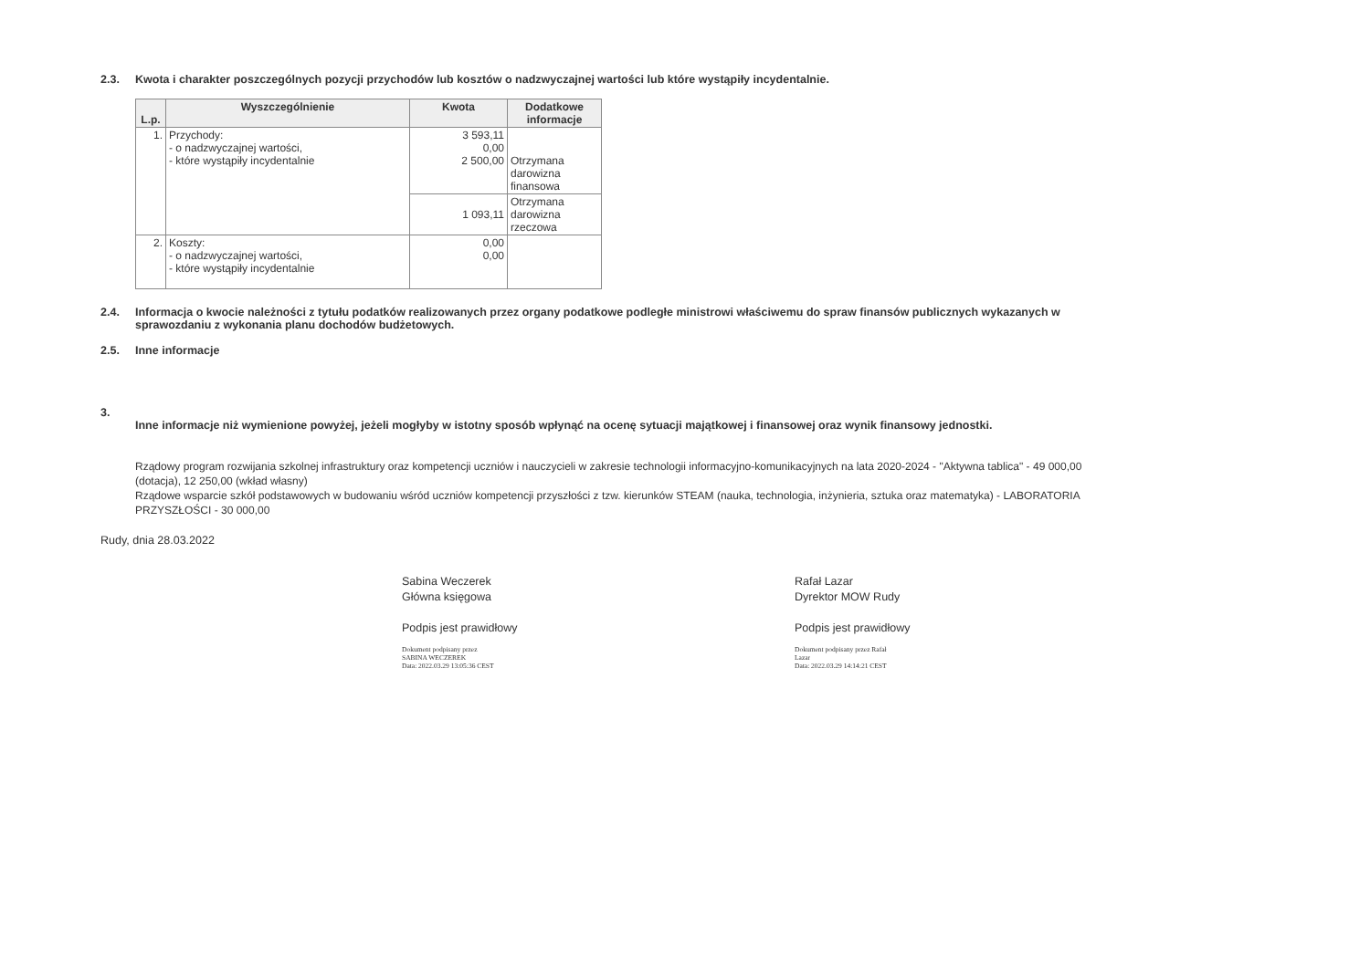2.3. Kwota i charakter poszczególnych pozycji przychodów lub kosztów o nadzwyczajnej wartości lub które wystąpiły incydentalnie.
| L.p. | Wyszczególnienie | Kwota | Dodatkowe informacje |
| --- | --- | --- | --- |
| 1. | Przychody: - o nadzwyczajnej wartości, - które wystąpiły incydentalnie | 3 593,11 0,00 2 500,00 | Otrzymana darowizna finansowa |
| | | 1 093,11 | Otrzymana darowizna rzeczowa |
| 2. | Koszty: - o nadzwyczajnej wartości, - które wystąpiły incydentalnie | 0,00 0,00 | |
2.4. Informacja o kwocie należności z tytułu podatków realizowanych przez organy podatkowe podległe ministrowi właściwemu do spraw finansów publicznych wykazanych w sprawozdaniu z wykonania planu dochodów budżetowych.
2.5. Inne informacje
3.
Inne informacje niż wymienione powyżej, jeżeli mogłyby w istotny sposób wpłynąć na ocenę sytuacji majątkowej i finansowej oraz wynik finansowy jednostki.
Rządowy program rozwijania szkolnej infrastruktury oraz kompetencji uczniów i nauczycieli w zakresie technologii informacyjno-komunikacyjnych na lata 2020-2024 - "Aktywna tablica" - 49 000,00 (dotacja), 12 250,00 (wkład własny)
Rządowe wsparcie szkół podstawowych w budowaniu wśród uczniów kompetencji przyszłości z tzw. kierunków STEAM (nauka, technologia, inżynieria, sztuka oraz matematyka) - LABORATORIA PRZYSZŁOŚCI - 30 000,00
Rudy, dnia 28.03.2022
Sabina Weczerek
Główna księgowa
Podpis jest prawidłowy
Dokument podpisany przez
SABINA WECZEREK
Data: 2022.03.29 13:05:36 CEST
Rafał Lazar
Dyrektor MOW Rudy
Podpis jest prawidłowy
Dokument podpisany przez Rafał
Lazar
Data: 2022.03.29 14:14:21 CEST